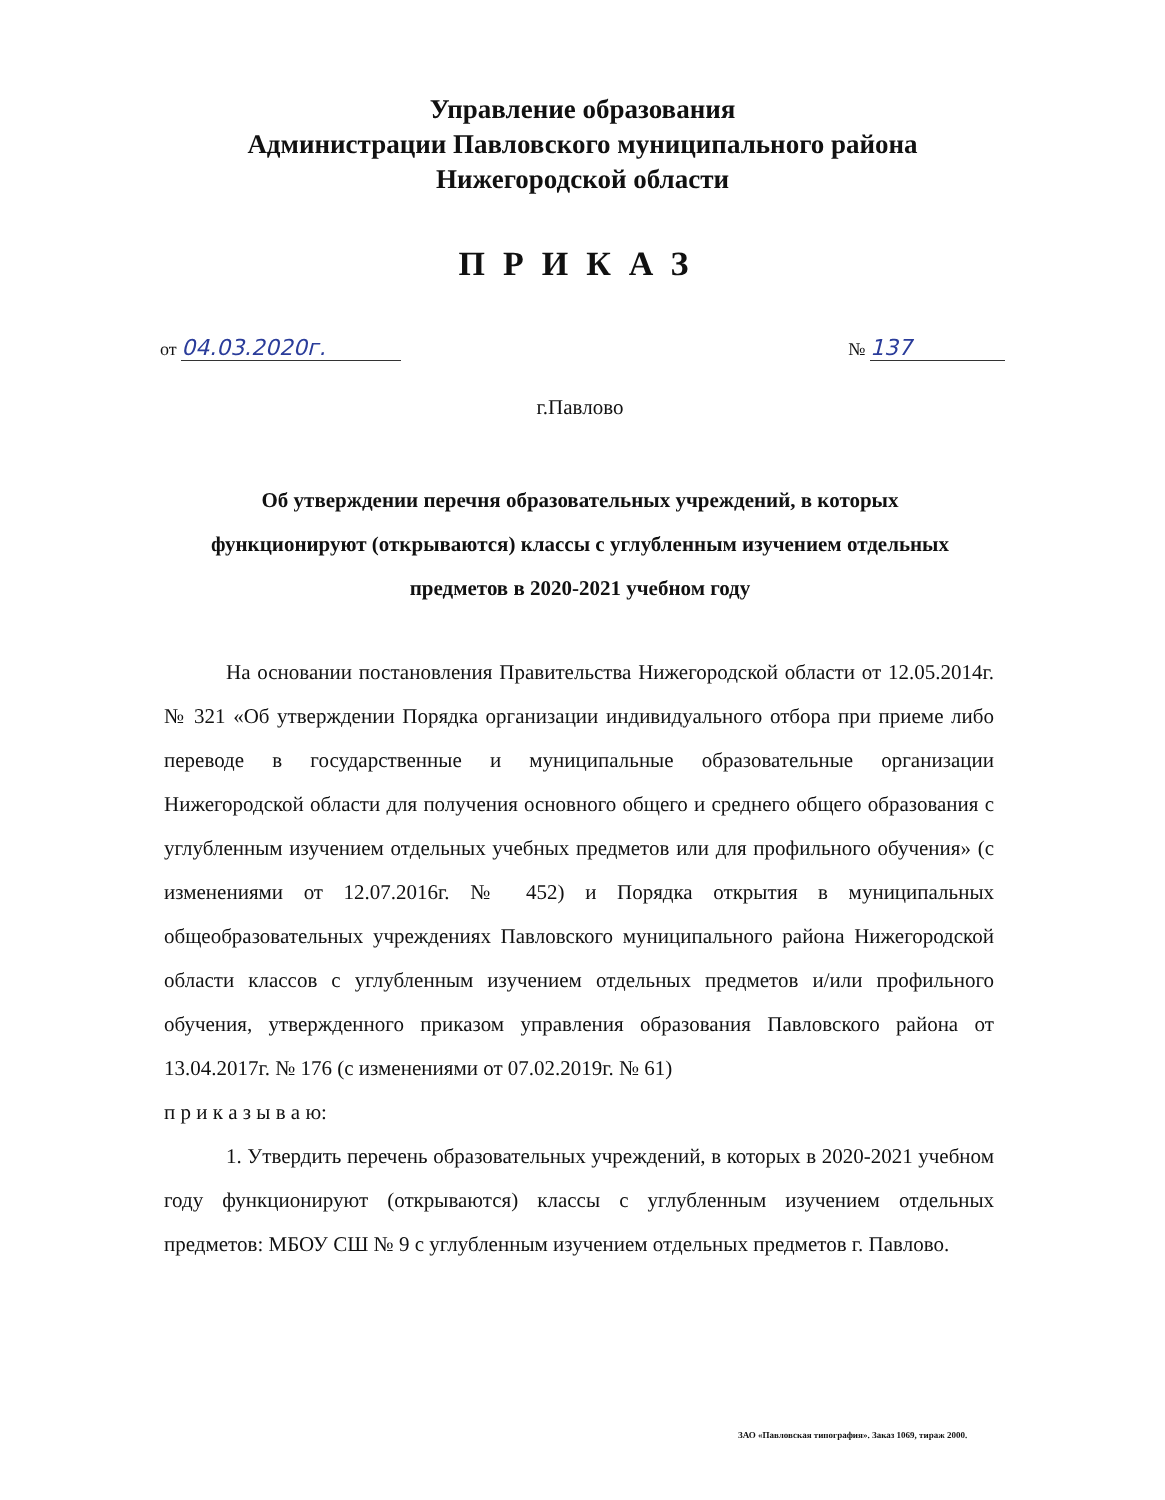Управление образования
Администрации Павловского муниципального района
Нижегородской области
ПРИКАЗ
от 04.03.2020г. № 137
г.Павлово
Об утверждении перечня образовательных учреждений, в которых функционируют (открываются) классы с углубленным изучением отдельных предметов в 2020-2021 учебном году
На основании постановления Правительства Нижегородской области от 12.05.2014г. № 321 «Об утверждении Порядка организации индивидуального отбора при приеме либо переводе в государственные и муниципальные образовательные организации Нижегородской области для получения основного общего и среднего общего образования с углубленным изучением отдельных учебных предметов или для профильного обучения» (с изменениями от 12.07.2016г. № 452) и Порядка открытия в муниципальных общеобразовательных учреждениях Павловского муниципального района Нижегородской области классов с углубленным изучением отдельных предметов и/или профильного обучения, утвержденного приказом управления образования Павловского района от 13.04.2017г. № 176 (с изменениями от 07.02.2019г. № 61)
п р и к а з ы в а ю:
1. Утвердить перечень образовательных учреждений, в которых в 2020-2021 учебном году функционируют (открываются) классы с углубленным изучением отдельных предметов: МБОУ СШ № 9 с углубленным изучением отдельных предметов г. Павлово.
ЗАО «Павловская типография». Заказ 1069, тираж 2000.